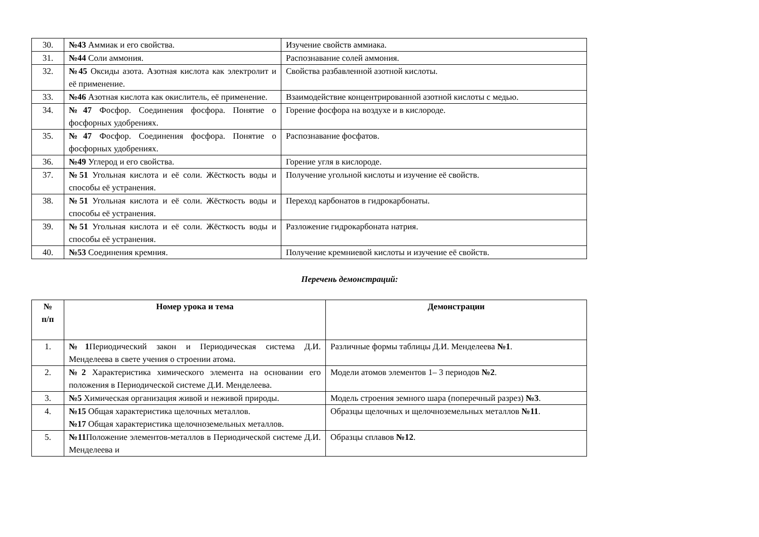| 30. | №43 Аммиак и его свойства. | Изучение свойств аммиака. |
| 31. | №44 Соли аммония. | Распознавание солей аммония. |
| 32. | №45 Оксиды азота. Азотная кислота как электролит и её применение. | Свойства разбавленной азотной кислоты. |
| 33. | №46 Азотная кислота как окислитель, её применение. | Взаимодействие концентрированной азотной кислоты с медью. |
| 34. | №47 Фосфор. Соединения фосфора. Понятие о фосфорных удобрениях. | Горение фосфора на воздухе и в кислороде. |
| 35. | №47 Фосфор. Соединения фосфора. Понятие о фосфорных удобрениях. | Распознавание фосфатов. |
| 36. | №49 Углерод и его свойства. | Горение угля в кислороде. |
| 37. | №51 Угольная кислота и её соли. Жёсткость воды и способы её устранения. | Получение угольной кислоты и изучение её свойств. |
| 38. | №51 Угольная кислота и её соли. Жёсткость воды и способы её устранения. | Переход карбонатов в гидрокарбонаты. |
| 39. | №51 Угольная кислота и её соли. Жёсткость воды и способы её устранения. | Разложение гидрокарбоната натрия. |
| 40. | №53 Соединения кремния. | Получение кремниевой кислоты и изучение её свойств. |
Перечень демонстраций:
| № п/п | Номер урока и тема | Демонстрации |
| --- | --- | --- |
| 1. | №1 Периодический закон и Периодическая система Д.И. Менделеева в свете учения о строении атома. | Различные формы таблицы Д.И. Менделеева №1 . |
| 2. | №2 Характеристика химического элемента на основании его положения в Периодической системе Д.И. Менделеева. | Модели атомов элементов 1– 3 периодов №2 . |
| 3. | №5 Химическая организация живой и неживой природы. | Модель строения земного шара (поперечный разрез) №3 . |
| 4. | №15 Общая характеристика щелочных металлов. №17 Общая характеристика щелочноземельных металлов. | Образцы щелочных и щелочноземельных металлов №11 . |
| 5. | №11 Положение элементов-металлов в Периодической системе Д.И. Менделеева и | Образцы сплавов №12 . |